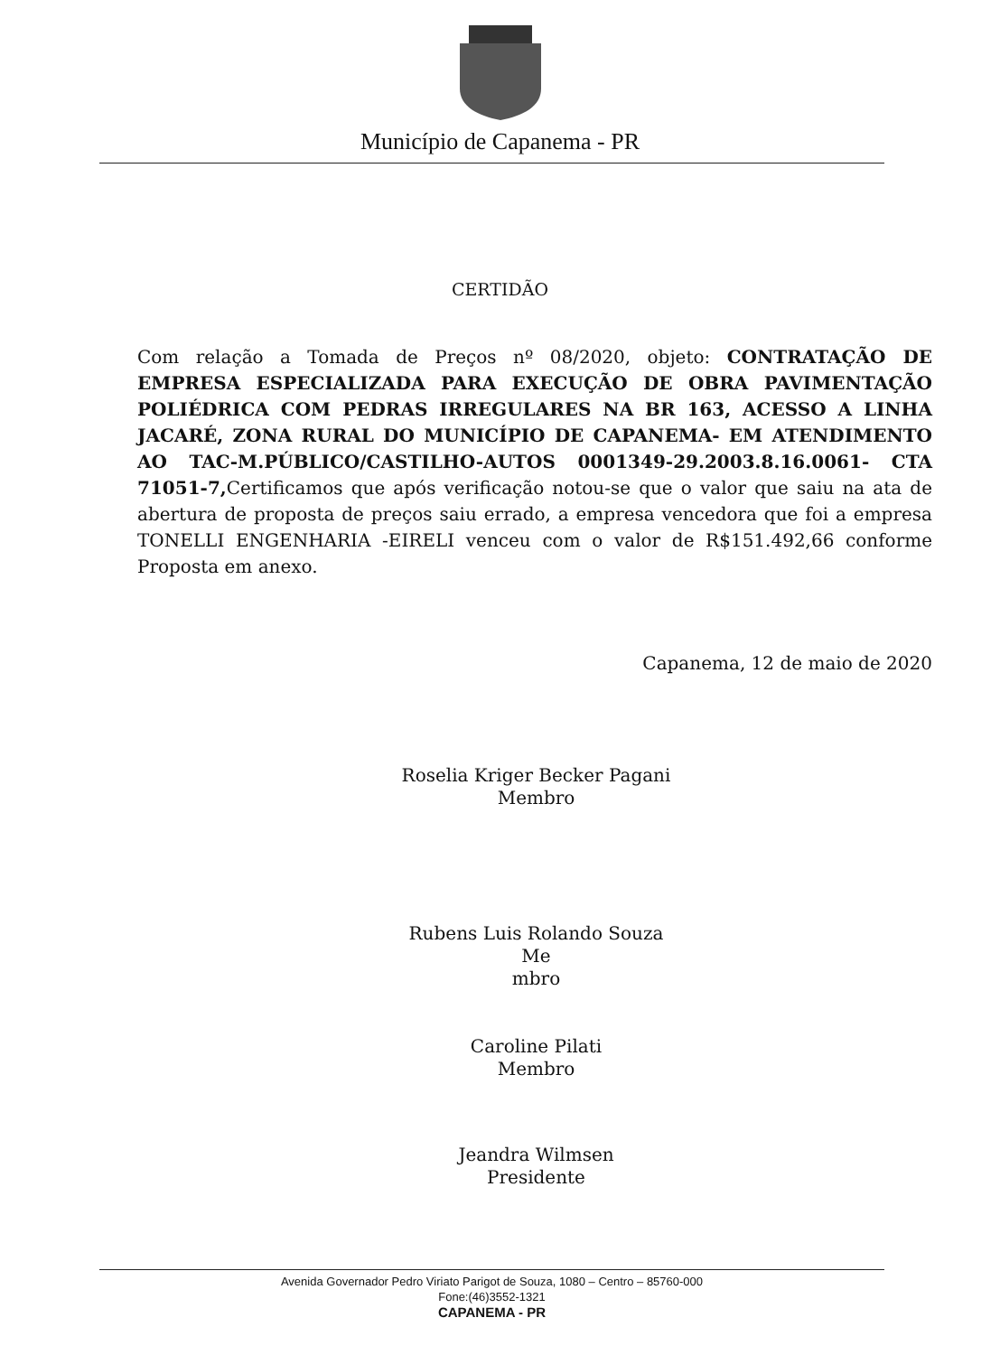Município de Capanema - PR
CERTIDÃO
Com relação a Tomada de Preços nº 08/2020, objeto: CONTRATAÇÃO DE EMPRESA ESPECIALIZADA PARA EXECUÇÃO DE OBRA PAVIMENTAÇÃO POLIÉDRICA COM PEDRAS IRREGULARES NA BR 163, ACESSO A LINHA JACARÉ, ZONA RURAL DO MUNICÍPIO DE CAPANEMA- EM ATENDIMENTO AO TAC-M.PÚBLICO/CASTILHO-AUTOS 0001349-29.2003.8.16.0061- CTA 71051-7, Certificamos que após verificação notou-se que o valor que saiu na ata de abertura de proposta de preços saiu errado, a empresa vencedora que foi a empresa TONELLI ENGENHARIA -EIRELI venceu com o valor de R$151.492,66 conforme Proposta em anexo.
Capanema, 12 de maio de 2020
Roselia Kriger Becker Pagani
Membro
Rubens Luis Rolando Souza
Me
mbro
Caroline Pilati
Membro
Jeandra Wilmsen
Presidente
Avenida Governador Pedro Viriato Parigot de Souza, 1080 – Centro – 85760-000
Fone:(46)3552-1321
CAPANEMA - PR